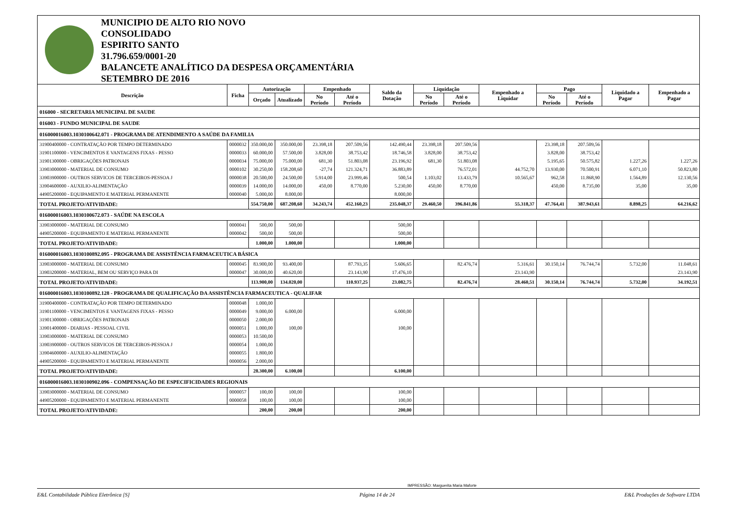MUNICIPIO DE ALTO RIO NOVO
CONSOLIDADO
ESPIRITO SANTO
31.796.659/0001-20
BALANCETE ANALÍTICO DA DESPESA ORÇAMENTÁRIA
SETEMBRO DE 2016
| Descrição | Ficha | Autorização | | Empenhado | | Saldo da Dotação | Liquidação | | Empenhado a Liquidar | Pago | | Liquidado a Pagar | Empenhado a Pagar |
| --- | --- | --- | --- | --- | --- | --- | --- | --- | --- | --- | --- | --- | --- |
| | | Orçado | Atualizado | No Período | Até o Período | | No Período | Até o Período | | No Período | Até o Período | | |
| 016000 - SECRETARIA MUNICIPAL DE SAUDE | | | | | | | | | | | | | |
| 016003 - FUNDO MUNICIPAL DE SAUDE | | | | | | | | | | | | | |
| 016000016003.1030100642.071 - PROGRAMA DE ATENDIMENTO A SAÚDE DA FAMILIA | | | | | | | | | | | | | |
| 31900400000 - CONTRATAÇÃO POR TEMPO DETERMINADO | 0000032 | 350.000,00 | 350.000,00 | 23.398,18 | 207.509,56 | 142.490,44 | 23.398,18 | 207.509,56 | | 23.398,18 | 207.509,56 | | |
| 31901100000 - VENCIMENTOS E VANTAGENS FIXAS - PESSO | 0000033 | 60.000,00 | 57.500,00 | 3.828,00 | 38.753,42 | 18.746,58 | 3.828,00 | 38.753,42 | | 3.828,00 | 38.753,42 | | |
| 31901300000 - OBRIGAÇÕES PATRONAIS | 0000034 | 75.000,00 | 75.000,00 | 681,30 | 51.803,08 | 23.196,92 | 681,30 | 51.803,08 | | 5.195,65 | 50.575,82 | 1.227,26 | 1.227,26 |
| 33903000000 - MATERIAL DE CONSUMO | 0000102 | 30.250,00 | 158.208,60 | -27,74 | 121.324,71 | 36.883,89 | | 76.572,01 | 44.752,70 | 13.930,00 | 70.500,91 | 6.071,10 | 50.823,80 |
| 33903900000 - OUTROS SERVICOS DE TERCEIROS-PESSOA J | 0000038 | 20.500,00 | 24.500,00 | 5.914,00 | 23.999,46 | 500,54 | 1.103,02 | 13.433,79 | 10.565,67 | 962,58 | 11.868,90 | 1.564,89 | 12.130,56 |
| 33904600000 - AUXILIO-ALIMENTAÇÃO | 0000039 | 14.000,00 | 14.000,00 | 450,00 | 8.770,00 | 5.230,00 | 450,00 | 8.770,00 | | 450,00 | 8.735,00 | 35,00 | 35,00 |
| 44905200000 - EQUIPAMENTO E MATERIAL PERMANENTE | 0000040 | 5.000,00 | 8.000,00 | | | 8.000,00 | | | | | | | |
| TOTAL PROJETO/ATIVIDADE: | | 554.750,00 | 687.208,60 | 34.243,74 | 452.160,23 | 235.048,37 | 29.460,50 | 396.841,86 | 55.318,37 | 47.764,41 | 387.943,61 | 8.898,25 | 64.216,62 |
| 016000016003.1030100672.073 - SAÚDE NA ESCOLA | | | | | | | | | | | | | |
| 33903000000 - MATERIAL DE CONSUMO | 0000041 | 500,00 | 500,00 | | | 500,00 | | | | | | | |
| 44905200000 - EQUIPAMENTO E MATERIAL PERMANENTE | 0000042 | 500,00 | 500,00 | | | 500,00 | | | | | | | |
| TOTAL PROJETO/ATIVIDADE: | | 1.000,00 | 1.000,00 | | | 1.000,00 | | | | | | | |
| 016000016003.1030100892.095 - PROGRAMA DE ASSISTÊNCIA FARMACEUTICA BÁSICA | | | | | | | | | | | | | |
| 33903000000 - MATERIAL DE CONSUMO | 0000045 | 83.900,00 | 93.400,00 | | 87.793,35 | 5.606,65 | | 82.476,74 | 5.316,61 | 30.150,14 | 76.744,74 | 5.732,00 | 11.048,61 |
| 33903200000 - MATERIAL, BEM OU SERVIÇO PARA DI | 0000047 | 30.000,00 | 40.620,00 | | 23.143,90 | 17.476,10 | | | 23.143,90 | | | | 23.143,90 |
| TOTAL PROJETO/ATIVIDADE: | | 113.900,00 | 134.020,00 | | 110.937,25 | 23.082,75 | | 82.476,74 | 28.460,51 | 30.150,14 | 76.744,74 | 5.732,00 | 34.192,51 |
| 016000016003.1030100892.128 - PROGRAMA DE QUALIFICAÇÃO DA ASSISTÊNCIA FARMACEUTICA - QUALIFAR | | | | | | | | | | | | | |
| 31900400000 - CONTRATAÇÃO POR TEMPO DETERMINADO | 0000048 | 1.000,00 | | | | | | | | | | | |
| 31901100000 - VENCIMENTOS E VANTAGENS FIXAS - PESSO | 0000049 | 9.000,00 | 6.000,00 | | | 6.000,00 | | | | | | | |
| 31901300000 - OBRIGAÇÕES PATRONAIS | 0000050 | 2.000,00 | | | | | | | | | | | |
| 33901400000 - DIARIAS - PESSOAL CIVIL | 0000051 | 1.000,00 | 100,00 | | | 100,00 | | | | | | | |
| 33903000000 - MATERIAL DE CONSUMO | 0000053 | 10.500,00 | | | | | | | | | | | |
| 33903900000 - OUTROS SERVICOS DE TERCEIROS-PESSOA J | 0000054 | 1.000,00 | | | | | | | | | | | |
| 33904600000 - AUXILIO-ALIMENTAÇÃO | 0000055 | 1.800,00 | | | | | | | | | | | |
| 44905200000 - EQUIPAMENTO E MATERIAL PERMANENTE | 0000056 | 2.000,00 | | | | | | | | | | | |
| TOTAL PROJETO/ATIVIDADE: | | 28.300,00 | 6.100,00 | | | 6.100,00 | | | | | | | |
| 016000016003.1030100902.096 - COMPENSAÇÃO DE ESPECIFICIDADES REGIONAIS | | | | | | | | | | | | | |
| 33903000000 - MATERIAL DE CONSUMO | 0000057 | 100,00 | 100,00 | | | 100,00 | | | | | | | |
| 44905200000 - EQUIPAMENTO E MATERIAL PERMANENTE | 0000058 | 100,00 | 100,00 | | | 100,00 | | | | | | | |
| TOTAL PROJETO/ATIVIDADE: | | 200,00 | 200,00 | | | 200,00 | | | | | | | |
IMPRESSÃO: Marguerita Maria Maforte
E&L Contabilidade Pública Eletrônica [S] Página 14 de 24 E&L Produções de Software LTDA